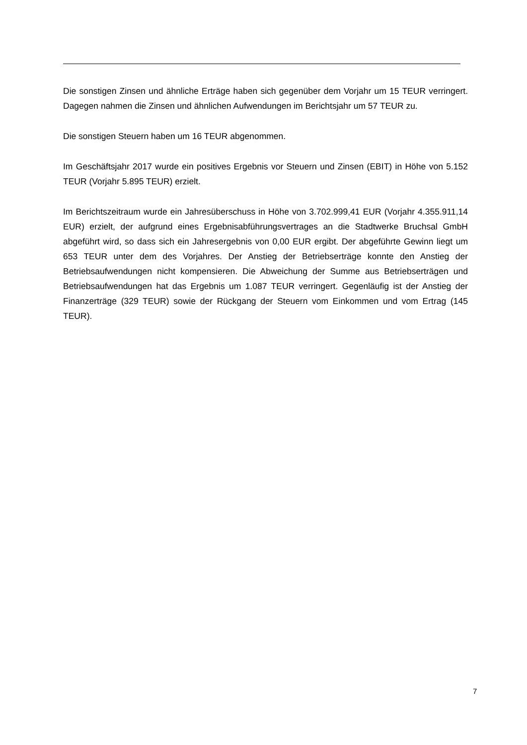Die sonstigen Zinsen und ähnliche Erträge haben sich gegenüber dem Vorjahr um 15 TEUR verringert. Dagegen nahmen die Zinsen und ähnlichen Aufwendungen im Berichtsjahr um 57 TEUR zu.
Die sonstigen Steuern haben um 16 TEUR abgenommen.
Im Geschäftsjahr 2017 wurde ein positives Ergebnis vor Steuern und Zinsen (EBIT) in Höhe von 5.152 TEUR (Vorjahr 5.895 TEUR) erzielt.
Im Berichtszeitraum wurde ein Jahresüberschuss in Höhe von 3.702.999,41 EUR (Vorjahr 4.355.911,14 EUR) erzielt, der aufgrund eines Ergebnisabführungsvertrages an die Stadtwerke Bruchsal GmbH abgeführt wird, so dass sich ein Jahresergebnis von 0,00 EUR ergibt. Der abgeführte Gewinn liegt um 653 TEUR unter dem des Vorjahres. Der Anstieg der Betriebserträge konnte den Anstieg der Betriebsaufwendungen nicht kompensieren. Die Abweichung der Summe aus Betriebserträgen und Betriebsaufwendungen hat das Ergebnis um 1.087 TEUR verringert. Gegenläufig ist der Anstieg der Finanzerträge (329 TEUR) sowie der Rückgang der Steuern vom Einkommen und vom Ertrag (145 TEUR).
7